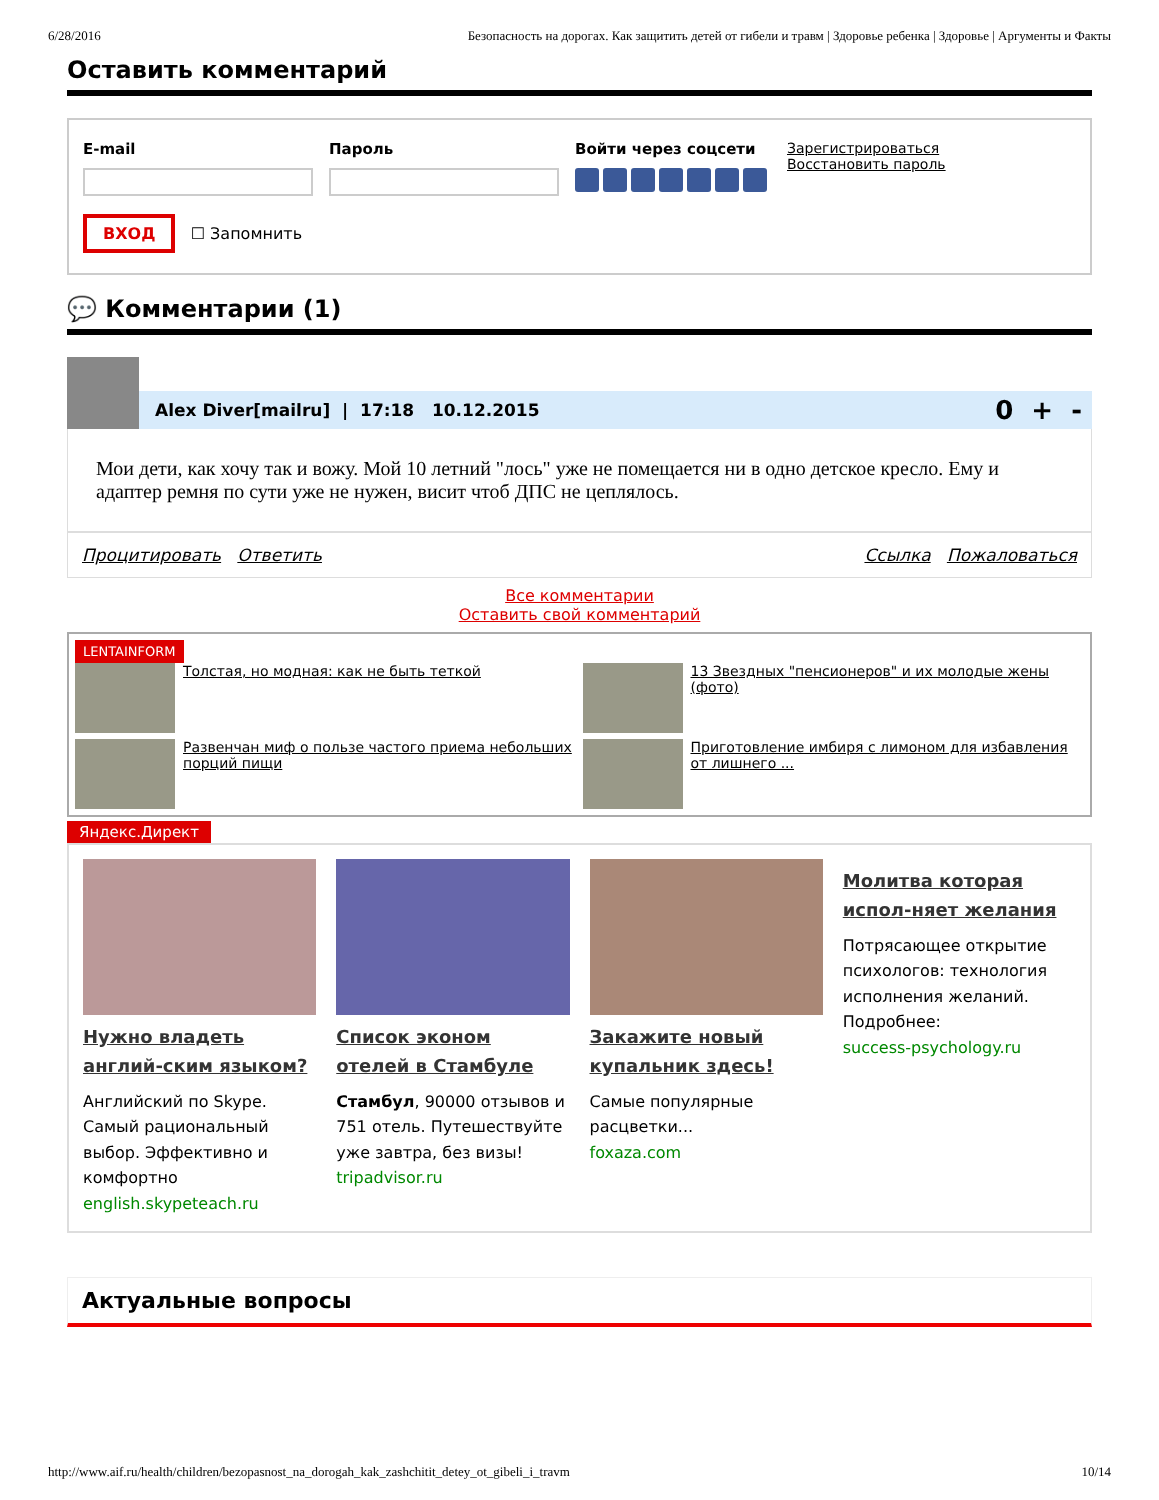6/28/2016 Безопасность на дорогах. Как защитить детей от гибели и травм | Здоровье ребенка | Здоровье | Аргументы и Факты
Оставить комментарий
E-mail Пароль Войти через соцсети Зарегистрироваться
Восстановить пароль
ВХОД ☐ Запомнить
💬 Комментарии (1)
Alex Diver[mailru] | 17:18 10.12.2015 0 + -
Мои дети, как хочу так и вожу. Мой 10 летний "лось" уже не помещается ни в одно детское кресло. Ему и адаптер ремня по сути уже не нужен, висит чтоб ДПС не цеплялось.
Процитировать Ответить Ссылка Пожаловаться
Все комментарии
Оставить свой комментарий
LENTAINFORM
Толстая, но модная: как не быть теткой
13 Звездных "пенсионеров" и их молодые жены (фото)
Развенчан миф о пользе частого приема небольших порций пищи
Приготовление имбиря с лимоном для избавления от лишнего ...
Яндекс.Директ
Нужно владеть англий-ским языком?
Английский по Skype. Самый рациональный выбор. Эффективно и комфортно
english.skypeteach.ru
Список эконом отелей в Стамбуле
Стамбул, 90000 отзывов и 751 отель. Путешествуйте уже завтра, без визы!
tripadvisor.ru
Закажите новый купальник здесь!
Самые популярные расцветки...
foxaza.com
Молитва которая испол-няет желания
Потрясающее открытие психологов: технология исполнения желаний. Подробнее:
success-psychology.ru
Актуальные вопросы
http://www.aif.ru/health/children/bezopasnost_na_dorogah_kak_zashchitit_detey_ot_gibeli_i_travm 10/14